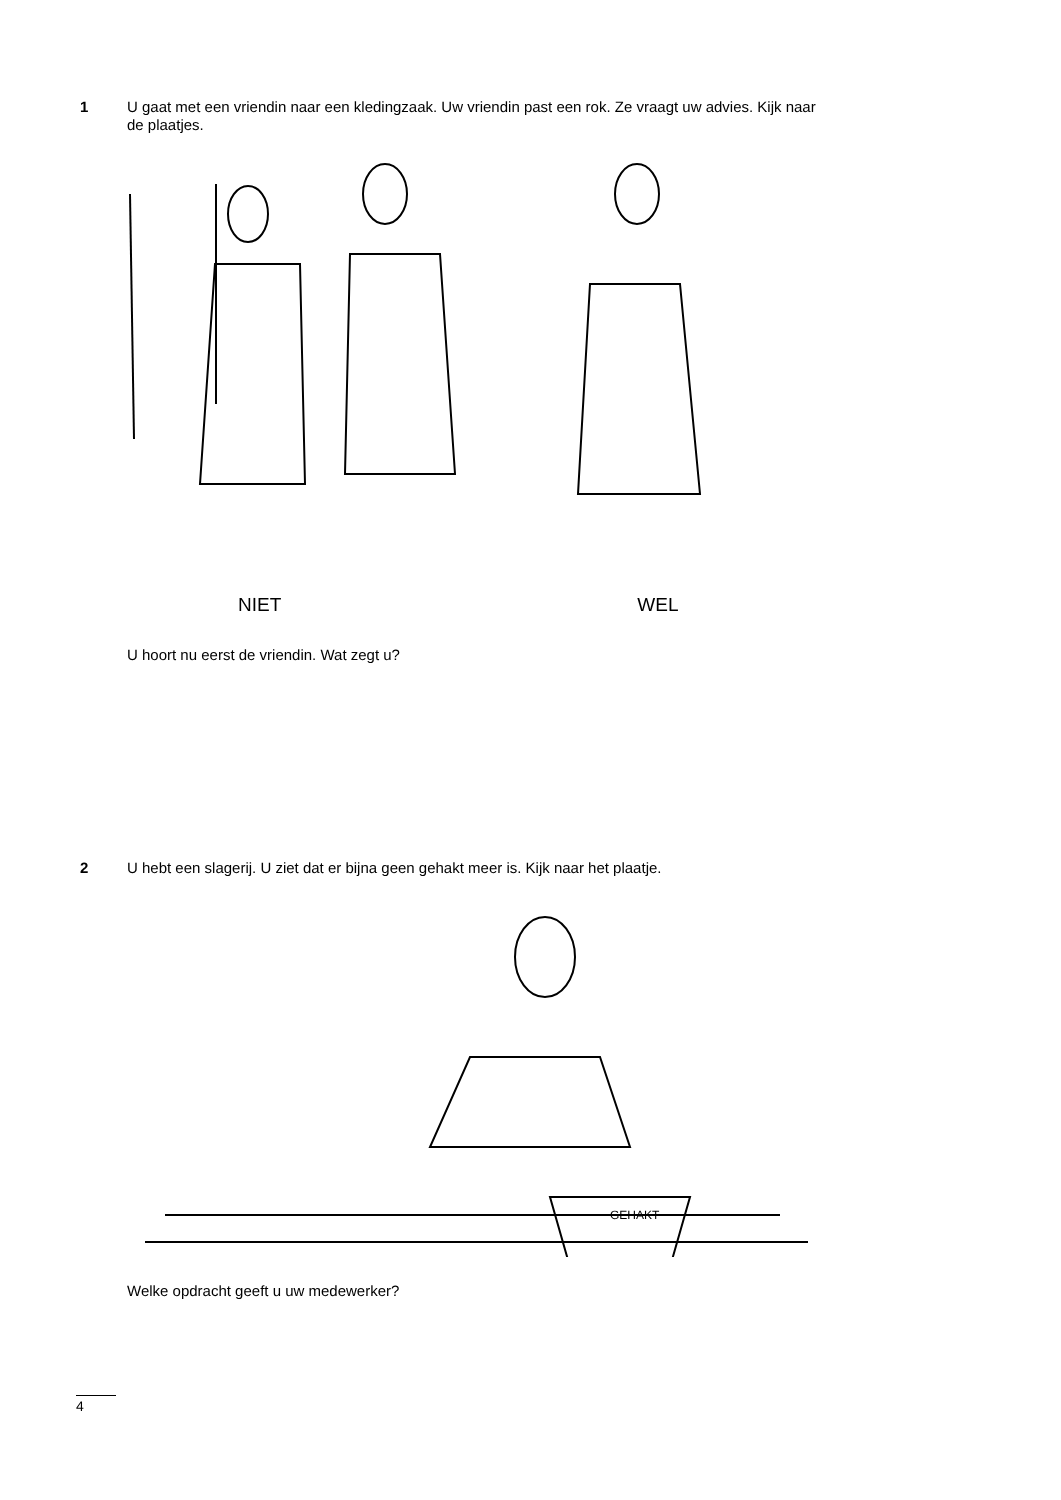1 U gaat met een vriendin naar een kledingzaak. Uw vriendin past een rok. Ze vraagt uw advies. Kijk naar de plaatjes.
NIET WEL
U hoort nu eerst de vriendin. Wat zegt u?
2 U hebt een slagerij. U ziet dat er bijna geen gehakt meer is. Kijk naar het plaatje.
GEHAKT
Welke opdracht geeft u uw medewerker?
4